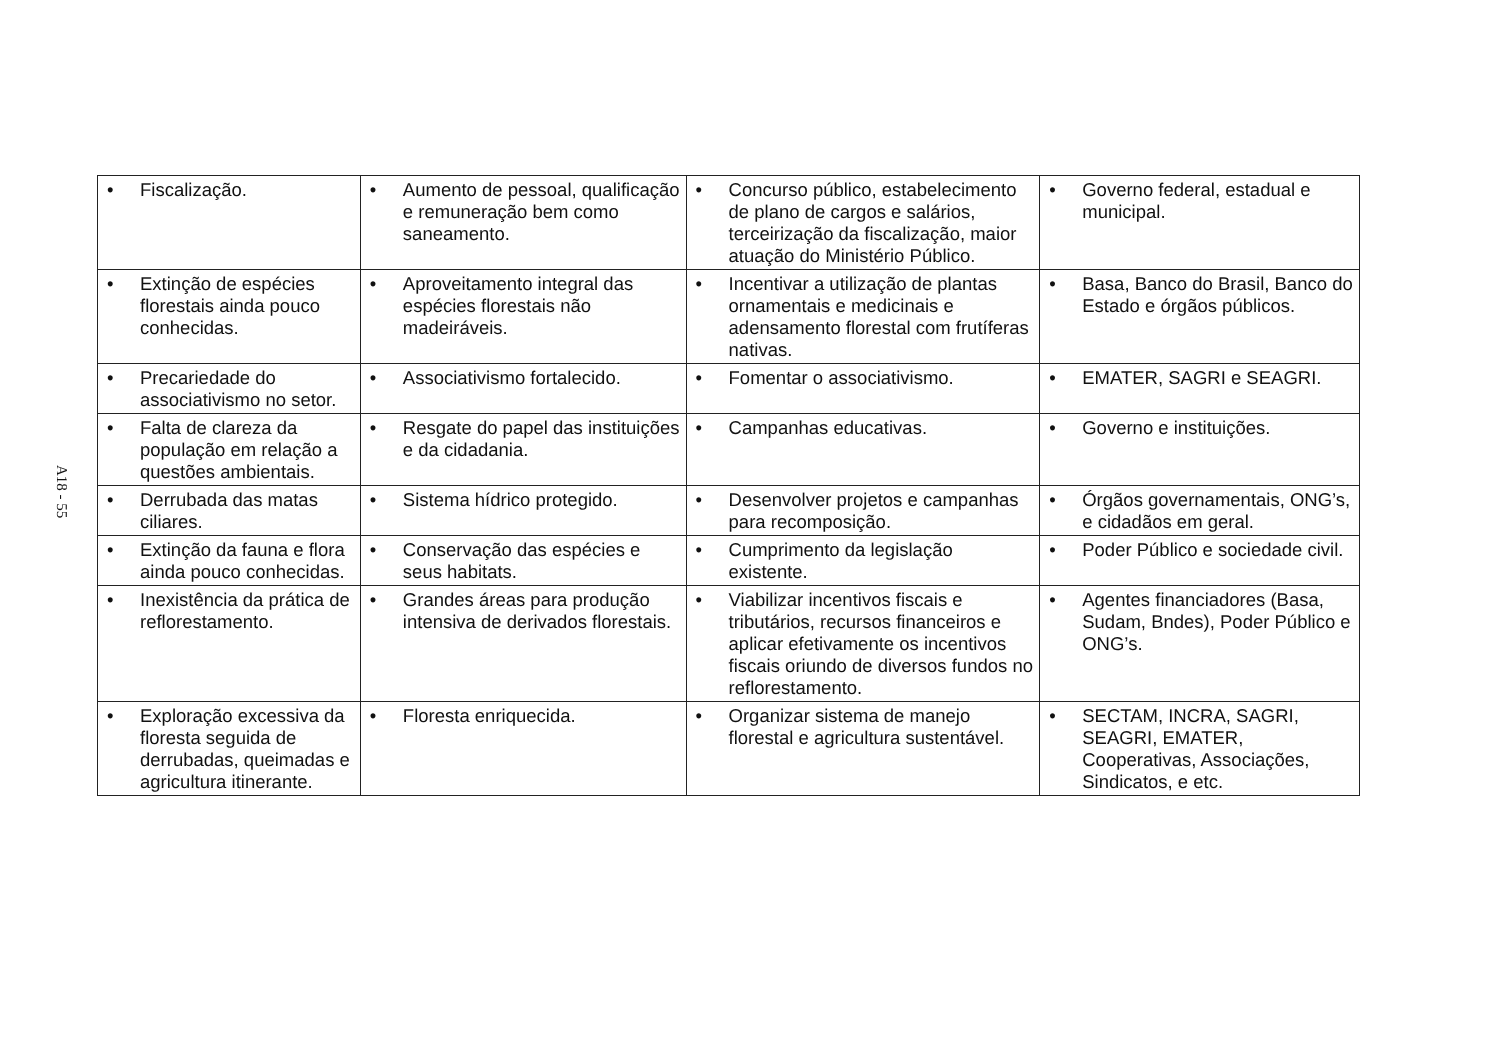A18 - 55
| • Fiscalização. | • Aumento de pessoal, qualificação e remuneração bem como saneamento. | • Concurso público, estabelecimento de plano de cargos e salários, terceirização da fiscalização, maior atuação do Ministério Público. | • Governo federal, estadual e municipal. |
| • Extinção de espécies florestais ainda pouco conhecidas. | • Aproveitamento integral das espécies florestais não madeiráveis. | • Incentivar a utilização de plantas ornamentais e medicinais e adensamento florestal com frutíferas nativas. | • Basa, Banco do Brasil, Banco do Estado e órgãos públicos. |
| • Precariedade do associativismo no setor. | • Associativismo fortalecido. | • Fomentar o associativismo. | • EMATER, SAGRI e SEAGRI. |
| • Falta de clareza da população em relação a questões ambientais. | • Resgate do papel das instituições e da cidadania. | • Campanhas educativas. | • Governo e instituições. |
| • Derrubada das matas ciliares. | • Sistema hídrico protegido. | • Desenvolver projetos e campanhas para recomposição. | • Órgãos governamentais, ONG’s, e cidadãos em geral. |
| • Extinção da fauna e flora ainda pouco conhecidas. | • Conservação das espécies e seus habitats. | • Cumprimento da legislação existente. | • Poder Público e sociedade civil. |
| • Inexistência da prática de reflorestamento. | • Grandes áreas para produção intensiva de derivados florestais. | • Viabilizar incentivos fiscais e tributários, recursos financeiros e aplicar efetivamente os incentivos fiscais oriundo de diversos fundos no reflorestamento. | • Agentes financiadores (Basa, Sudam, Bndes), Poder Público e ONG’s. |
| • Exploração excessiva da floresta seguida de derrubadas, queimadas e agricultura itinerante. | • Floresta enriquecida. | • Organizar sistema de manejo florestal e agricultura sustentável. | • SECTAM, INCRA, SAGRI, SEAGRI, EMATER, Cooperativas, Associações, Sindicatos, e etc. |